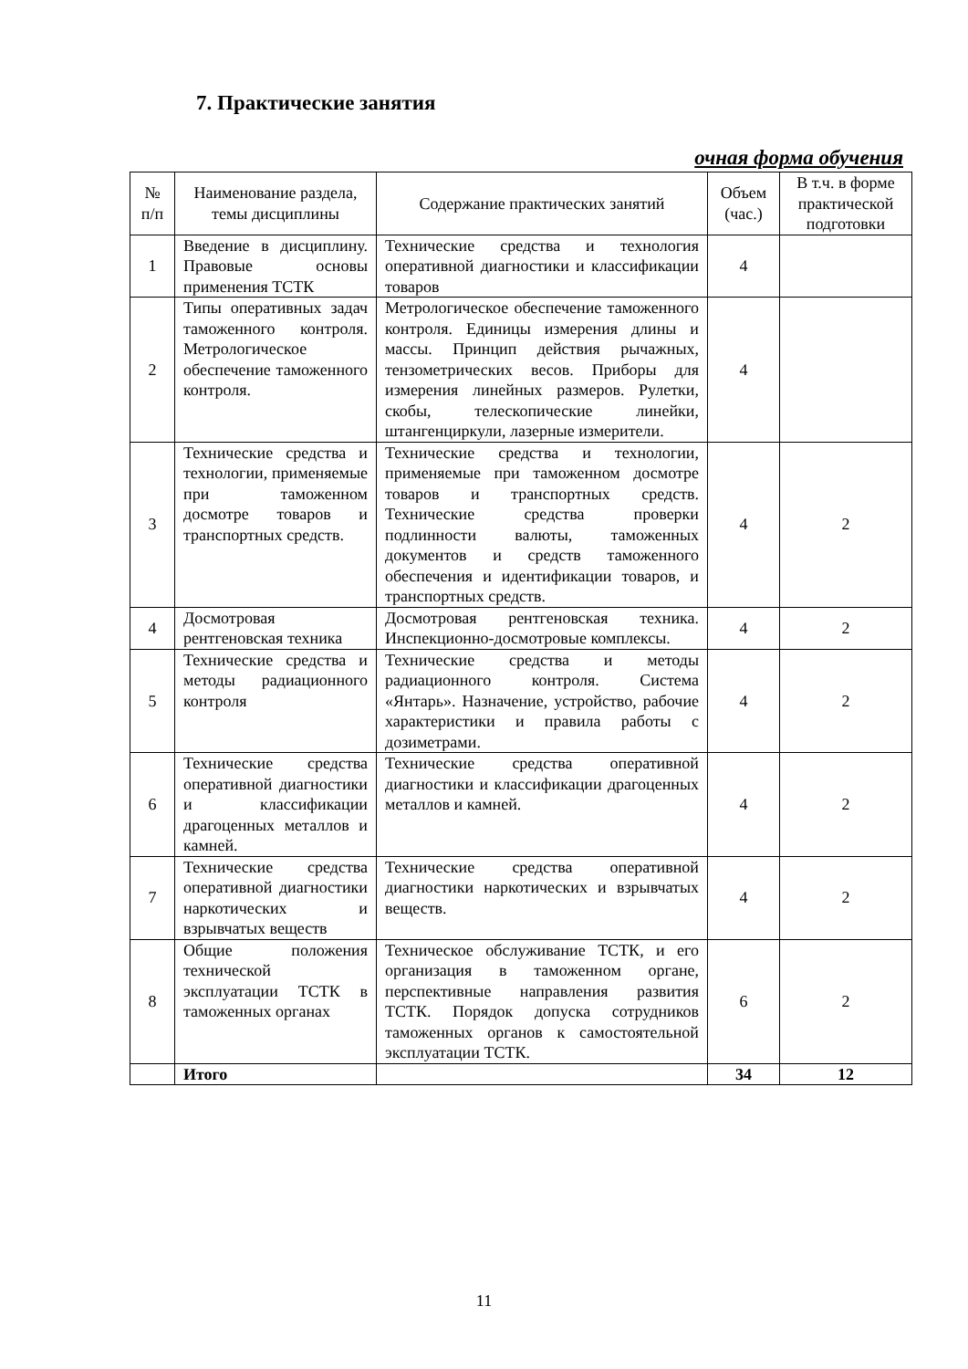7. Практические занятия
очная форма обучения
| № п/п | Наименование раздела, темы дисциплины | Содержание практических занятий | Объем (час.) | В т.ч. в форме практической подготовки |
| --- | --- | --- | --- | --- |
| 1 | Введение в дисциплину. Правовые основы применения ТСТК | Технические средства и технология оперативной диагностики и классификации товаров | 4 | |
| 2 | Типы оперативных задач таможенного контроля. Метрологическое обеспечение таможенного контроля. | Метрологическое обеспечение таможенного контроля. Единицы измерения длины и массы. Принцип действия рычажных, тензометрических весов. Приборы для измерения линейных размеров. Рулетки, скобы, телескопические линейки, штангенциркули, лазерные измерители. | 4 | |
| 3 | Технические средства и технологии, применяемые при таможенном досмотре товаров и транспортных средств. | Технические средства и технологии, применяемые при таможенном досмотре товаров и транспортных средств. Технические средства проверки подлинности валюты, таможенных документов и средств таможенного обеспечения и идентификации товаров, и транспортных средств. | 4 | 2 |
| 4 | Досмотровая рентгеновская техника | Досмотровая рентгеновская техника. Инспекционно-досмотровые комплексы. | 4 | 2 |
| 5 | Технические средства и методы радиационного контроля | Технические средства и методы радиационного контроля. Система «Янтарь». Назначение, устройство, рабочие характеристики и правила работы с дозиметрами. | 4 | 2 |
| 6 | Технические средства оперативной диагностики и классификации драгоценных металлов и камней. | Технические средства оперативной диагностики и классификации драгоценных металлов и камней. | 4 | 2 |
| 7 | Технические средства оперативной диагностики наркотических и взрывчатых веществ | Технические средства оперативной диагностики наркотических и взрывчатых веществ. | 4 | 2 |
| 8 | Общие положения технической эксплуатации ТСТК в таможенных органах | Техническое обслуживание ТСТК, и его организация в таможенном органе, перспективные направления развития ТСТК. Порядок допуска сотрудников таможенных органов к самостоятельной эксплуатации ТСТК. | 6 | 2 |
| | Итого | | 34 | 12 |
11